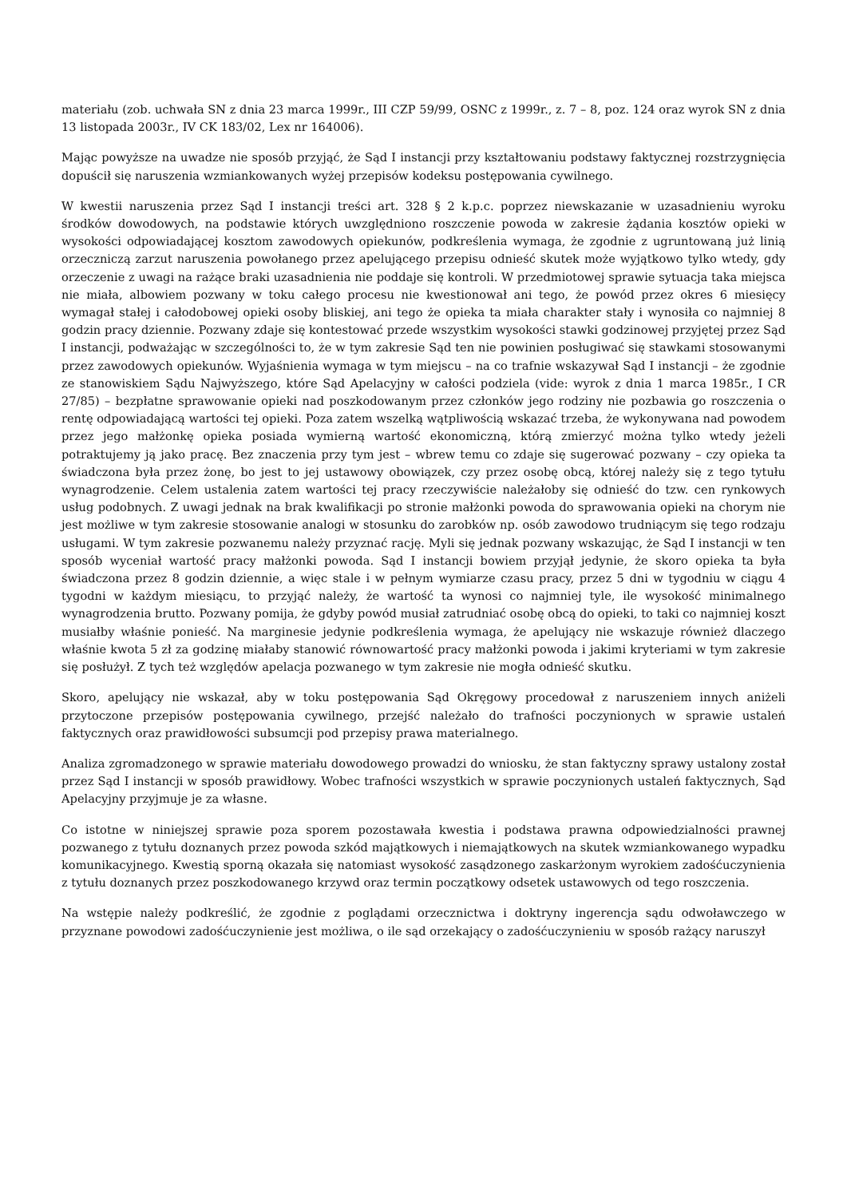materiału (zob. uchwała SN z dnia 23 marca 1999r., III CZP 59/99, OSNC z 1999r., z. 7 – 8, poz. 124 oraz wyrok SN z dnia 13 listopada 2003r., IV CK 183/02, Lex nr 164006).
Mając powyższe na uwadze nie sposób przyjąć, że Sąd I instancji przy kształtowaniu podstawy faktycznej rozstrzygnięcia dopuścił się naruszenia wzmiankowanych wyżej przepisów kodeksu postępowania cywilnego.
W kwestii naruszenia przez Sąd I instancji treści art. 328 § 2 k.p.c. poprzez niewskazanie w uzasadnieniu wyroku środków dowodowych, na podstawie których uwzględniono roszczenie powoda w zakresie żądania kosztów opieki w wysokości odpowiadającej kosztom zawodowych opiekunów, podkreślenia wymaga, że zgodnie z ugruntowaną już linią orzeczniczą zarzut naruszenia powołanego przez apelującego przepisu odnieść skutek może wyjątkowo tylko wtedy, gdy orzeczenie z uwagi na rażące braki uzasadnienia nie poddaje się kontroli. W przedmiotowej sprawie sytuacja taka miejsca nie miała, albowiem pozwany w toku całego procesu nie kwestionował ani tego, że powód przez okres 6 miesięcy wymagał stałej i całodobowej opieki osoby bliskiej, ani tego że opieka ta miała charakter stały i wynosiła co najmniej 8 godzin pracy dziennie. Pozwany zdaje się kontestować przede wszystkim wysokości stawki godzinowej przyjętej przez Sąd I instancji, podważając w szczególności to, że w tym zakresie Sąd ten nie powinien posługiwać się stawkami stosowanymi przez zawodowych opiekunów. Wyjaśnienia wymaga w tym miejscu – na co trafnie wskazywał Sąd I instancji – że zgodnie ze stanowiskiem Sądu Najwyższego, które Sąd Apelacyjny w całości podziela (vide: wyrok z dnia 1 marca 1985r., I CR 27/85) – bezpłatne sprawowanie opieki nad poszkodowanym przez członków jego rodziny nie pozbawia go roszczenia o rentę odpowiadającą wartości tej opieki. Poza zatem wszelką wątpliwością wskazać trzeba, że wykonywana nad powodem przez jego małżonkę opieka posiada wymierną wartość ekonomiczną, którą zmierzyć można tylko wtedy jeżeli potraktujemy ją jako pracę. Bez znaczenia przy tym jest – wbrew temu co zdaje się sugerować pozwany – czy opieka ta świadczona była przez żonę, bo jest to jej ustawowy obowiązek, czy przez osobę obcą, której należy się z tego tytułu wynagrodzenie. Celem ustalenia zatem wartości tej pracy rzeczywiście należałoby się odnieść do tzw. cen rynkowych usług podobnych. Z uwagi jednak na brak kwalifikacji po stronie małżonki powoda do sprawowania opieki na chorym nie jest możliwe w tym zakresie stosowanie analogi w stosunku do zarobków np. osób zawodowo trudniącym się tego rodzaju usługami. W tym zakresie pozwanemu należy przyznać rację. Myli się jednak pozwany wskazując, że Sąd I instancji w ten sposób wyceniał wartość pracy małżonki powoda. Sąd I instancji bowiem przyjął jedynie, że skoro opieka ta była świadczona przez 8 godzin dziennie, a więc stale i w pełnym wymiarze czasu pracy, przez 5 dni w tygodniu w ciągu 4 tygodni w każdym miesiącu, to przyjąć należy, że wartość ta wynosi co najmniej tyle, ile wysokość minimalnego wynagrodzenia brutto. Pozwany pomija, że gdyby powód musiał zatrudniać osobę obcą do opieki, to taki co najmniej koszt musiałby właśnie ponieść. Na marginesie jedynie podkreślenia wymaga, że apelujący nie wskazuje również dlaczego właśnie kwota 5 zł za godzinę miałaby stanowić równowartość pracy małżonki powoda i jakimi kryteriami w tym zakresie się posłużył. Z tych też względów apelacja pozwanego w tym zakresie nie mogła odnieść skutku.
Skoro, apelujący nie wskazał, aby w toku postępowania Sąd Okręgowy procedował z naruszeniem innych aniżeli przytoczone przepisów postępowania cywilnego, przejść należało do trafności poczynionych w sprawie ustaleń faktycznych oraz prawidłowości subsumcji pod przepisy prawa materialnego.
Analiza zgromadzonego w sprawie materiału dowodowego prowadzi do wniosku, że stan faktyczny sprawy ustalony został przez Sąd I instancji w sposób prawidłowy. Wobec trafności wszystkich w sprawie poczynionych ustaleń faktycznych, Sąd Apelacyjny przyjmuje je za własne.
Co istotne w niniejszej sprawie poza sporem pozostawała kwestia i podstawa prawna odpowiedzialności prawnej pozwanego z tytułu doznanych przez powoda szkód majątkowych i niemajątkowych na skutek wzmiankowanego wypadku komunikacyjnego. Kwestią sporną okazała się natomiast wysokość zasądzonego zaskarżonym wyrokiem zadośćuczynienia z tytułu doznanych przez poszkodowanego krzywd oraz termin początkowy odsetek ustawowych od tego roszczenia.
Na wstępie należy podkreślić, że zgodnie z poglądami orzecznictwa i doktryny ingerencja sądu odwoławczego w przyznane powodowi zadośćuczynienie jest możliwa, o ile sąd orzekający o zadośćuczynieniu w sposób rażący naruszył